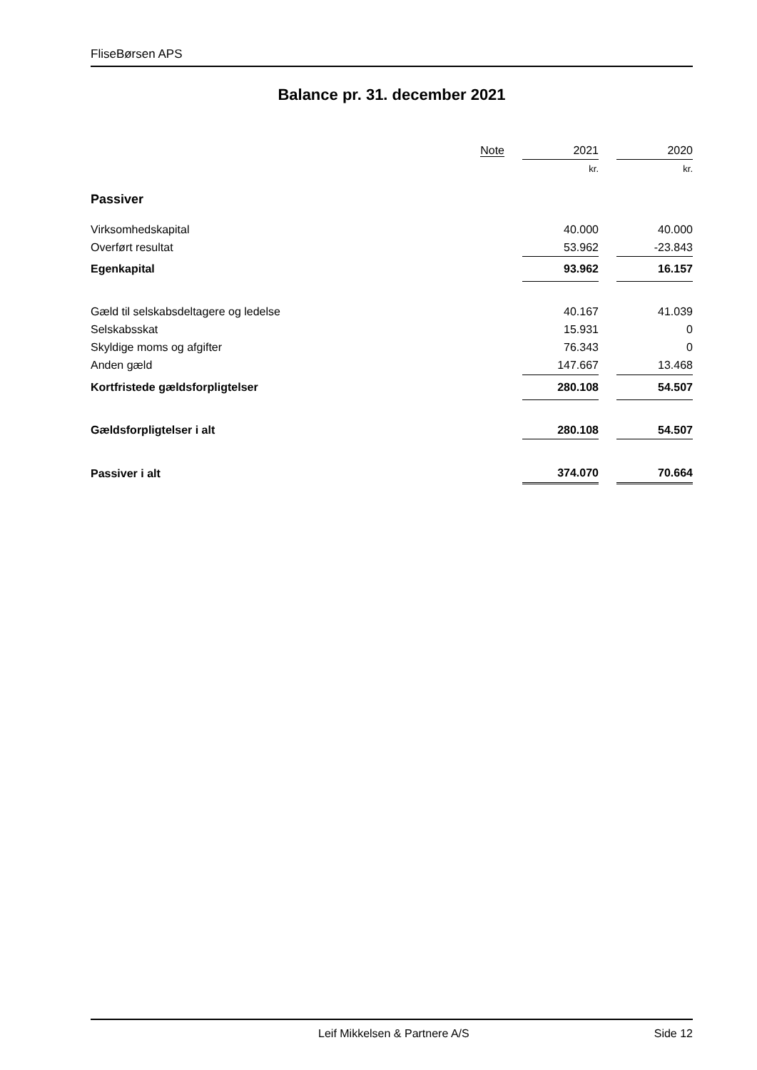FliseBørsen APS
Balance pr. 31. december 2021
| | Note | | 2021 | | 2020 |
| | | | kr. | | kr. |
| Passiver | | | | | |
| Virksomhedskapital | | | 40.000 | | 40.000 |
| Overført resultat | | | 53.962 | | -23.843 |
| Egenkapital | | | 93.962 | | 16.157 |
| Gæld til selskabsdeltagere og ledelse | | | 40.167 | | 41.039 |
| Selskabsskat | | | 15.931 | | 0 |
| Skyldige moms og afgifter | | | 76.343 | | 0 |
| Anden gæld | | | 147.667 | | 13.468 |
| Kortfristede gældsforpligtelser | | | 280.108 | | 54.507 |
| Gældsforpligtelser i alt | | | 280.108 | | 54.507 |
| Passiver i alt | | | 374.070 | | 70.664 |
Leif Mikkelsen & Partnere A/S Side 12